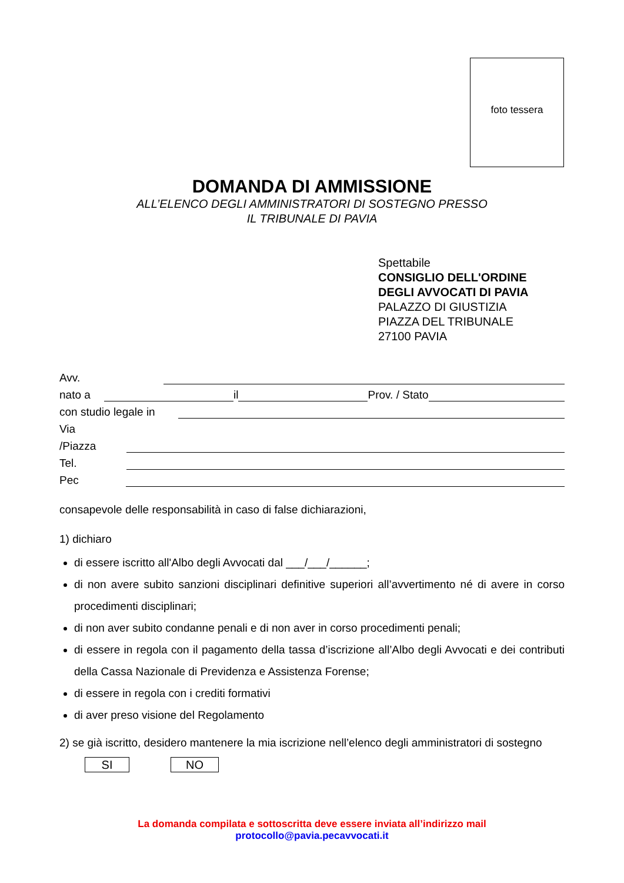foto tessera
DOMANDA DI AMMISSIONE
ALL’ELENCO DEGLI AMMINISTRATORI DI SOSTEGNO PRESSO
IL TRIBUNALE DI PAVIA
Spettabile
CONSIGLIO DELL'ORDINE
DEGLI AVVOCATI DI PAVIA
PALAZZO DI GIUSTIZIA
PIAZZA DEL TRIBUNALE
27100 PAVIA
Avv.
nato a il Prov. / Stato
con studio legale in
Via
/Piazza
Tel.
Pec
consapevole delle responsabilità in caso di false dichiarazioni,
1) dichiaro
di essere iscritto all'Albo degli Avvocati dal ___/___/______;
di non avere subito sanzioni disciplinari definitive superiori all’avvertimento né di avere in corso procedimenti disciplinari;
di non aver subito condanne penali e di non aver in corso procedimenti penali;
di essere in regola con il pagamento della tassa d’iscrizione all’Albo degli Avvocati e dei contributi della Cassa Nazionale di Previdenza e Assistenza Forense;
di essere in regola con i crediti formativi
di aver preso visione del Regolamento
2) se già iscritto, desidero mantenere la mia iscrizione nell’elenco degli amministratori di sostegno
SI NO
La domanda compilata e sottoscritta deve essere inviata all’indirizzo mail
protocollo@pavia.pecavvocati.it